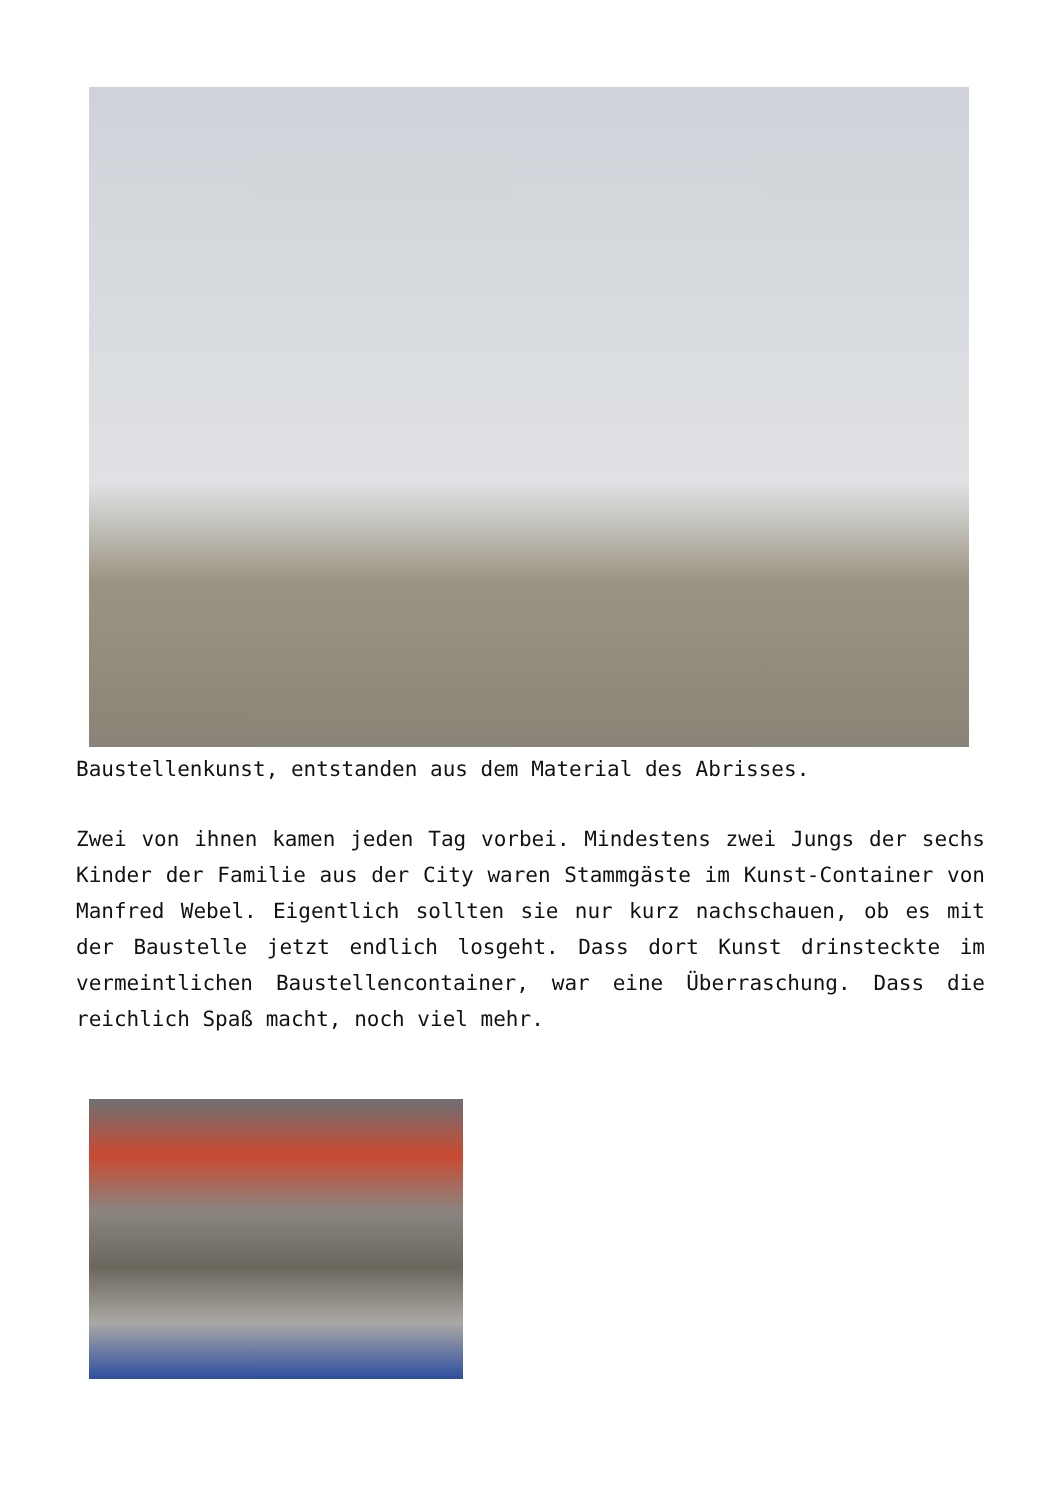Baustellenkunst, entstanden aus dem Material des Abrisses.
Zwei von ihnen kamen jeden Tag vorbei. Mindestens zwei Jungs der sechs Kinder der Familie aus der City waren Stammgäste im Kunst-Container von Manfred Webel. Eigentlich sollten sie nur kurz nachschauen, ob es mit der Baustelle jetzt endlich losgeht. Dass dort Kunst drinsteckte im vermeintlichen Baustellencontainer, war eine Überraschung. Dass die reichlich Spaß macht, noch viel mehr.